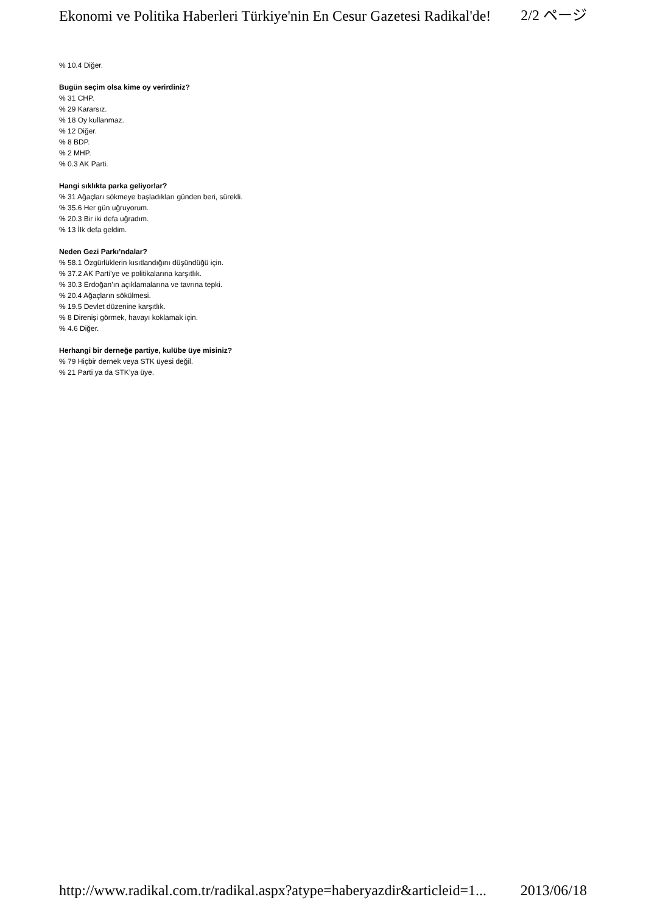Ekonomi ve Politika Haberleri Türkiye'nin En Cesur Gazetesi Radikal'de! 2/2 ページ
% 10.4 Diğer.
Bugün seçim olsa kime oy verirdiniz?
% 31 CHP.
% 29 Kararsız.
% 18 Oy kullanmaz.
% 12 Diğer.
% 8 BDP.
% 2 MHP.
% 0.3 AK Parti.
Hangi sıklıkta parka geliyorlar?
% 31 Ağaçları sökmeye başladıkları günden beri, sürekli.
% 35.6 Her gün uğruyorum.
% 20.3 Bir iki defa uğradım.
% 13 İlk defa geldim.
Neden Gezi Parkı’ndalar?
% 58.1 Özgürlüklerin kısıtlandığını düşündüğü için.
% 37.2 AK Parti’ye ve politikalarına karşıtlık.
% 30.3 Erdoğan’ın açıklamalarına ve tavrına tepki.
% 20.4 Ağaçların sökülmesi.
% 19.5 Devlet düzenine karşıtlık.
% 8 Direnişi görmek, havayı koklamak için.
% 4.6 Diğer.
Herhangi bir derneğe partiye, kulübe üye misiniz?
% 79 Hiçbir dernek veya STK üyesi değil.
% 21 Parti ya da STK’ya üye.
http://www.radikal.com.tr/radikal.aspx?atype=haberyazdir&articleid=1... 2013/06/18